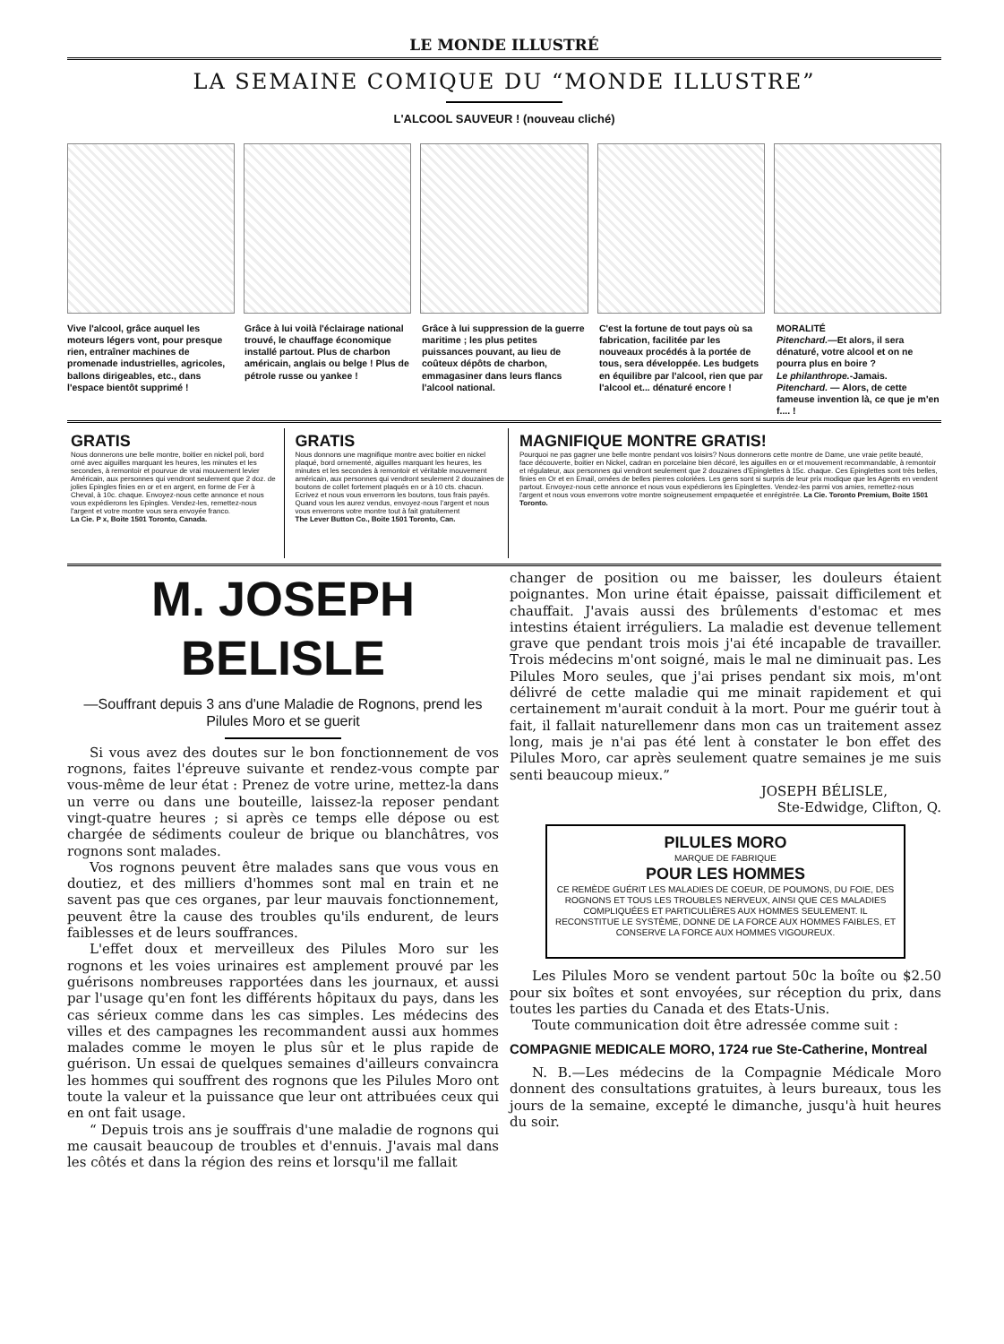LE MONDE ILLUSTRÉ
LA SEMAINE COMIQUE DU “MONDE ILLUSTRE”
L'ALCOOL SAUVEUR ! (nouveau cliché)
Vive l'alcool, grâce auquel les moteurs légers vont, pour presque rien, entraîner machines de promenade industrielles, agricoles, ballons dirigeables, etc., dans l'espace bientôt supprimé !
Grâce à lui voilà l'éclairage national trouvé, le chauffage économique installé partout. Plus de charbon américain, anglais ou belge ! Plus de pétrole russe ou yankee !
Grâce à lui suppression de la guerre maritime ; les plus petites puissances pouvant, au lieu de coûteux dépôts de charbon, emmagasiner dans leurs flancs l'alcool national.
C'est la fortune de tout pays où sa fabrication, facilitée par les nouveaux procédés à la portée de tous, sera développée. Les budgets en équilibre par l'alcool, rien que par l'alcool et... dénaturé encore !
MORALITÉ
Pitenchard.—Et alors, il sera dénaturé, votre alcool et on ne pourra plus en boire ?
Le philanthrope.-Jamais.
Pitenchard. — Alors, de cette fameuse invention là, ce que je m'en f.... !
GRATIS
Nous donnerons une belle montre, boitier en nickel poli, bord orné avec aiguilles marquant les heures, les minutes et les secondes, à remontoir et pourvue de vrai mouvement levier Américain, aux personnes qui vendront seulement que 2 doz. de jolies Epingles finies en or et en argent, en forme de Fer à Cheval, à 10c. chaque. Envoyez-nous cette annonce et nous vous expédierons les Epingles. Vendez-les, remettez-nous l'argent et votre montre vous sera envoyée franco.
La Cie. P x, Boite 1501 Toronto, Canada.
GRATIS
Nous donnons une magnifique montre avec boitier en nickel plaqué, bord ornementé, aiguilles marquant les heures, les minutes et les secondes à remontoir et véritable mouvement américain, aux personnes qui vendront seulement 2 douzaines de boutons de collet fortement plaqués en or à 10 cts. chacun. Ecrivez et nous vous enverrons les boutons, tous frais payés. Quand vous les aurez vendus, envoyez-nous l'argent et nous vous enverrons votre montre tout à fait gratuitement
The Lever Button Co., Boite 1501 Toronto, Can.
MAGNIFIQUE MONTRE GRATIS!
Pourquoi ne pas gagner une belle montre pendant vos loisirs? Nous donnerons cette montre de Dame, une vraie petite beauté, face découverte, boitier en Nickel, cadran en porcelaine bien décoré, les aiguilles en or et mouvement recommandable, à remontoir et régulateur, aux personnes qui vendront seulement que 2 douzaines d'Epinglettes à 15c. chaque. Ces Epinglettes sont très belles, finies en Or et en Email, ornées de belles pierres coloriées. Les gens sont si surpris de leur prix modique que les Agents en vendent partout. Envoyez-nous cette annonce et nous vous expédierons les Epinglettes. Vendez-les parmi vos amies, remettez-nous l'argent et nous vous enverrons votre montre soigneusement empaquetée et enrégistrée. La Cie. Toronto Premium, Boite 1501 Toronto.
M. JOSEPH BELISLE
—Souffrant depuis 3 ans d'une Maladie de Rognons, prend les Pilules Moro et se guerit
Si vous avez des doutes sur le bon fonctionnement de vos rognons, faites l'épreuve suivante et rendez-vous compte par vous-même de leur état : Prenez de votre urine, mettez-la dans un verre ou dans une bouteille, laissez-la reposer pendant vingt-quatre heures ; si après ce temps elle dépose ou est chargée de sédiments couleur de brique ou blanchâtres, vos rognons sont malades.
Vos rognons peuvent être malades sans que vous vous en doutiez, et des milliers d'hommes sont mal en train et ne savent pas que ces organes, par leur mauvais fonctionnement, peuvent être la cause des troubles qu'ils endurent, de leurs faiblesses et de leurs souffrances.
L'effet doux et merveilleux des Pilules Moro sur les rognons et les voies urinaires est amplement prouvé par les guérisons nombreuses rapportées dans les journaux, et aussi par l'usage qu'en font les différents hôpitaux du pays, dans les cas sérieux comme dans les cas simples. Les médecins des villes et des campagnes les recommandent aussi aux hommes malades comme le moyen le plus sûr et le plus rapide de guérison. Un essai de quelques semaines d'ailleurs convaincra les hommes qui souffrent des rognons que les Pilules Moro ont toute la valeur et la puissance que leur ont attribuées ceux qui en ont fait usage.
“ Depuis trois ans je souffrais d'une maladie de rognons qui me causait beaucoup de troubles et d'ennuis. J'avais mal dans les côtés et dans la région des reins et lorsqu'il me fallait
changer de position ou me baisser, les douleurs étaient poignantes. Mon urine était épaisse, paissait difficilement et chauffait. J'avais aussi des brûlements d'estomac et mes intestins étaient irréguliers. La maladie est devenue tellement grave que pendant trois mois j'ai été incapable de travailler. Trois médecins m'ont soigné, mais le mal ne diminuait pas. Les Pilules Moro seules, que j'ai prises pendant six mois, m'ont délivré de cette maladie qui me minait rapidement et qui certainement m'aurait conduit à la mort. Pour me guérir tout à fait, il fallait naturellemenr dans mon cas un traitement assez long, mais je n'ai pas été lent à constater le bon effet des Pilules Moro, car après seulement quatre semaines je me suis senti beaucoup mieux.”
JOSEPH BÉLISLE,
Ste-Edwidge, Clifton, Q.
PILULES MORO
MARQUE DE FABRIQUE
POUR LES HOMMES
CE REMÈDE GUÉRIT LES MALADIES DE COEUR, DE POUMONS, DU FOIE, DES ROGNONS ET TOUS LES TROUBLES NERVEUX, AINSI QUE CES MALADIES COMPLIQUÉES ET PARTICULIÈRES AUX HOMMES SEULEMENT. IL RECONSTITUE LE SYSTÈME, DONNE DE LA FORCE AUX HOMMES FAIBLES, ET CONSERVE LA FORCE AUX HOMMES VIGOUREUX.
Les Pilules Moro se vendent partout 50c la boîte ou $2.50 pour six boîtes et sont envoyées, sur réception du prix, dans toutes les parties du Canada et des Etats-Unis.
Toute communication doit être adressée comme suit :
COMPAGNIE MEDICALE MORO, 1724 rue Ste-Catherine, Montreal
N. B.—Les médecins de la Compagnie Médicale Moro donnent des consultations gratuites, à leurs bureaux, tous les jours de la semaine, excepté le dimanche, jusqu'à huit heures du soir.